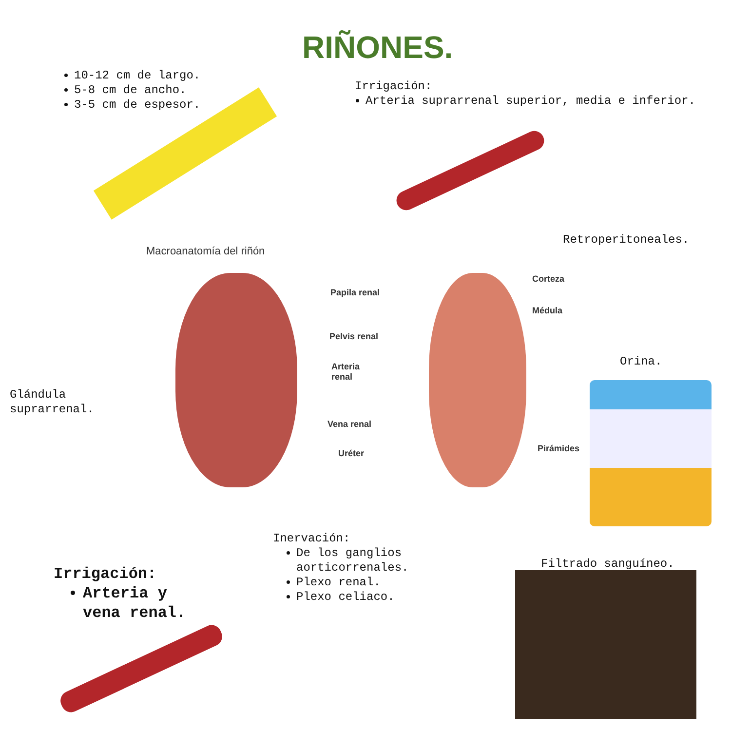RIÑONES.
10-12 cm de largo.
5-8 cm de ancho.
3-5 cm de espesor.
Irrigación:
Arteria suprarrenal superior, media e inferior.
Retroperitoneales.
Macroanatomía del riñón
Papila renal
Corteza
Médula
Pelvis renal
Arteria
renal
Vena renal
Uréter Pirámides
Orina.
Glándula
suprarrenal.
Inervación:
De los ganglios aorticorrenales.
Plexo renal.
Plexo celiaco.
Filtrado sanguíneo.
Irrigación:
Arteria y vena renal.